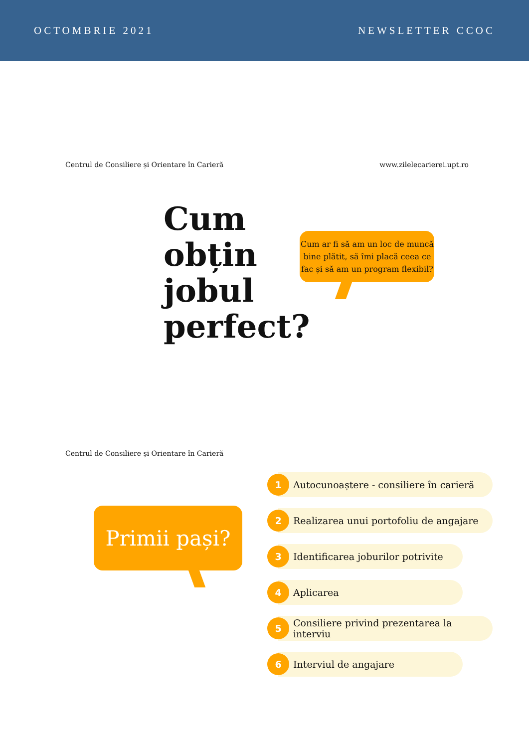OCTOMBRIE 2021 NEWSLETTER CCOC
Centrul de Consiliere și Orientare în Carieră www.zilelecarierei.upt.ro
Cum
obțin
jobul
perfect?
Cum ar fi să am un loc de muncă bine plătit, să îmi placă ceea ce fac și să am un program flexibil?
Centrul de Consiliere și Orientare în Carieră
Primii pași?
1
Autocunoaștere - consiliere în carieră
2
Realizarea unui portofoliu de angajare
3
Identificarea joburilor potrivite
4
Aplicarea
5
Consiliere privind prezentarea la interviu
6
Interviul de angajare